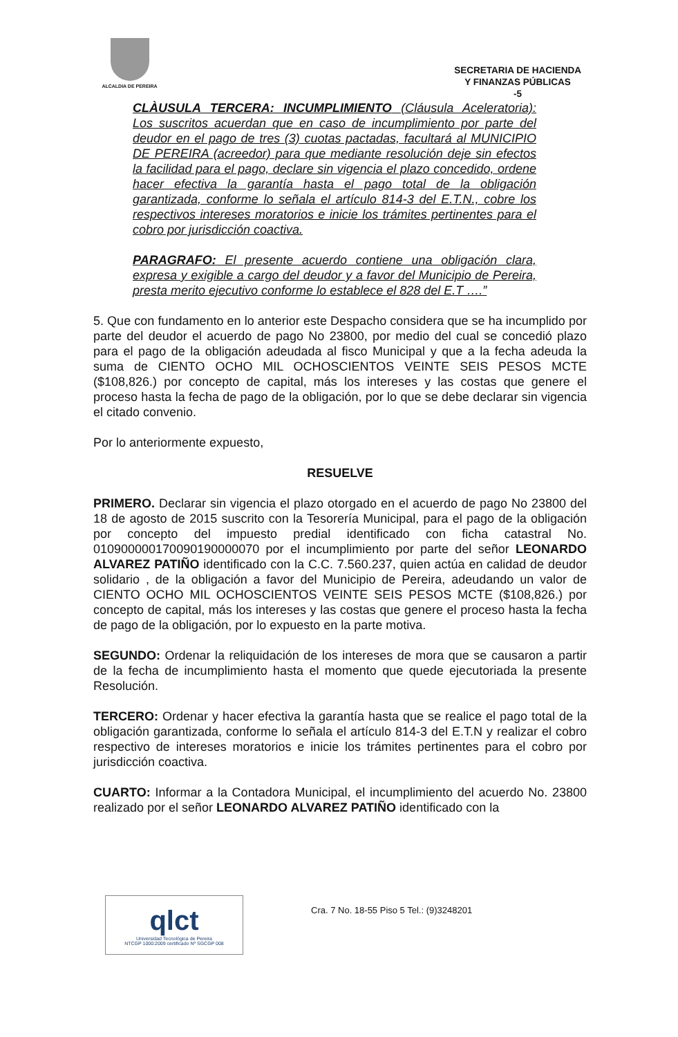ALCALDIA DE PEREIRA
SECRETARIA DE HACIENDA
Y FINANZAS PÚBLICAS
-5
CLÀUSULA TERCERA: INCUMPLIMIENTO (Cláusula Aceleratoria): Los suscritos acuerdan que en caso de incumplimiento por parte del deudor en el pago de tres (3) cuotas pactadas, facultará al MUNICIPIO DE PEREIRA (acreedor) para que mediante resolución deje sin efectos la facilidad para el pago, declare sin vigencia el plazo concedido, ordene hacer efectiva la garantía hasta el pago total de la obligación garantizada, conforme lo señala el artículo 814-3 del E.T.N., cobre los respectivos intereses moratorios e inicie los trámites pertinentes para el cobro por jurisdicción coactiva.
PARAGRAFO: El presente acuerdo contiene una obligación clara, expresa y exigible a cargo del deudor y a favor del Municipio de Pereira, presta merito ejecutivo conforme lo establece el 828 del E.T ….”
5. Que con fundamento en lo anterior este Despacho considera que se ha incumplido por parte del deudor el acuerdo de pago No 23800, por medio del cual se concedió plazo para el pago de la obligación adeudada al fisco Municipal y que a la fecha adeuda la suma de CIENTO OCHO MIL OCHOSCIENTOS VEINTE SEIS PESOS MCTE ($108,826.) por concepto de capital, más los intereses y las costas que genere el proceso hasta la fecha de pago de la obligación, por lo que se debe declarar sin vigencia el citado convenio.
Por lo anteriormente expuesto,
RESUELVE
PRIMERO. Declarar sin vigencia el plazo otorgado en el acuerdo de pago No 23800 del 18 de agosto de 2015 suscrito con la Tesorería Municipal, para el pago de la obligación por concepto del impuesto predial identificado con ficha catastral No. 010900000170090190000070 por el incumplimiento por parte del señor LEONARDO ALVAREZ PATIÑO identificado con la C.C. 7.560.237, quien actúa en calidad de deudor solidario , de la obligación a favor del Municipio de Pereira, adeudando un valor de CIENTO OCHO MIL OCHOSCIENTOS VEINTE SEIS PESOS MCTE ($108,826.) por concepto de capital, más los intereses y las costas que genere el proceso hasta la fecha de pago de la obligación, por lo expuesto en la parte motiva.
SEGUNDO: Ordenar la reliquidación de los intereses de mora que se causaron a partir de la fecha de incumplimiento hasta el momento que quede ejecutoriada la presente Resolución.
TERCERO: Ordenar y hacer efectiva la garantía hasta que se realice el pago total de la obligación garantizada, conforme lo señala el artículo 814-3 del E.T.N y realizar el cobro respectivo de intereses moratorios e inicie los trámites pertinentes para el cobro por jurisdicción coactiva.
CUARTO: Informar a la Contadora Municipal, el incumplimiento del acuerdo No. 23800 realizado por el señor LEONARDO ALVAREZ PATIÑO identificado con la
qlct
Universidad Tecnológica de Pereira
NTCGP 1000:2009 certificado Nº SGCGP 008
Cra. 7 No. 18-55 Piso 5 Tel.: (9)3248201